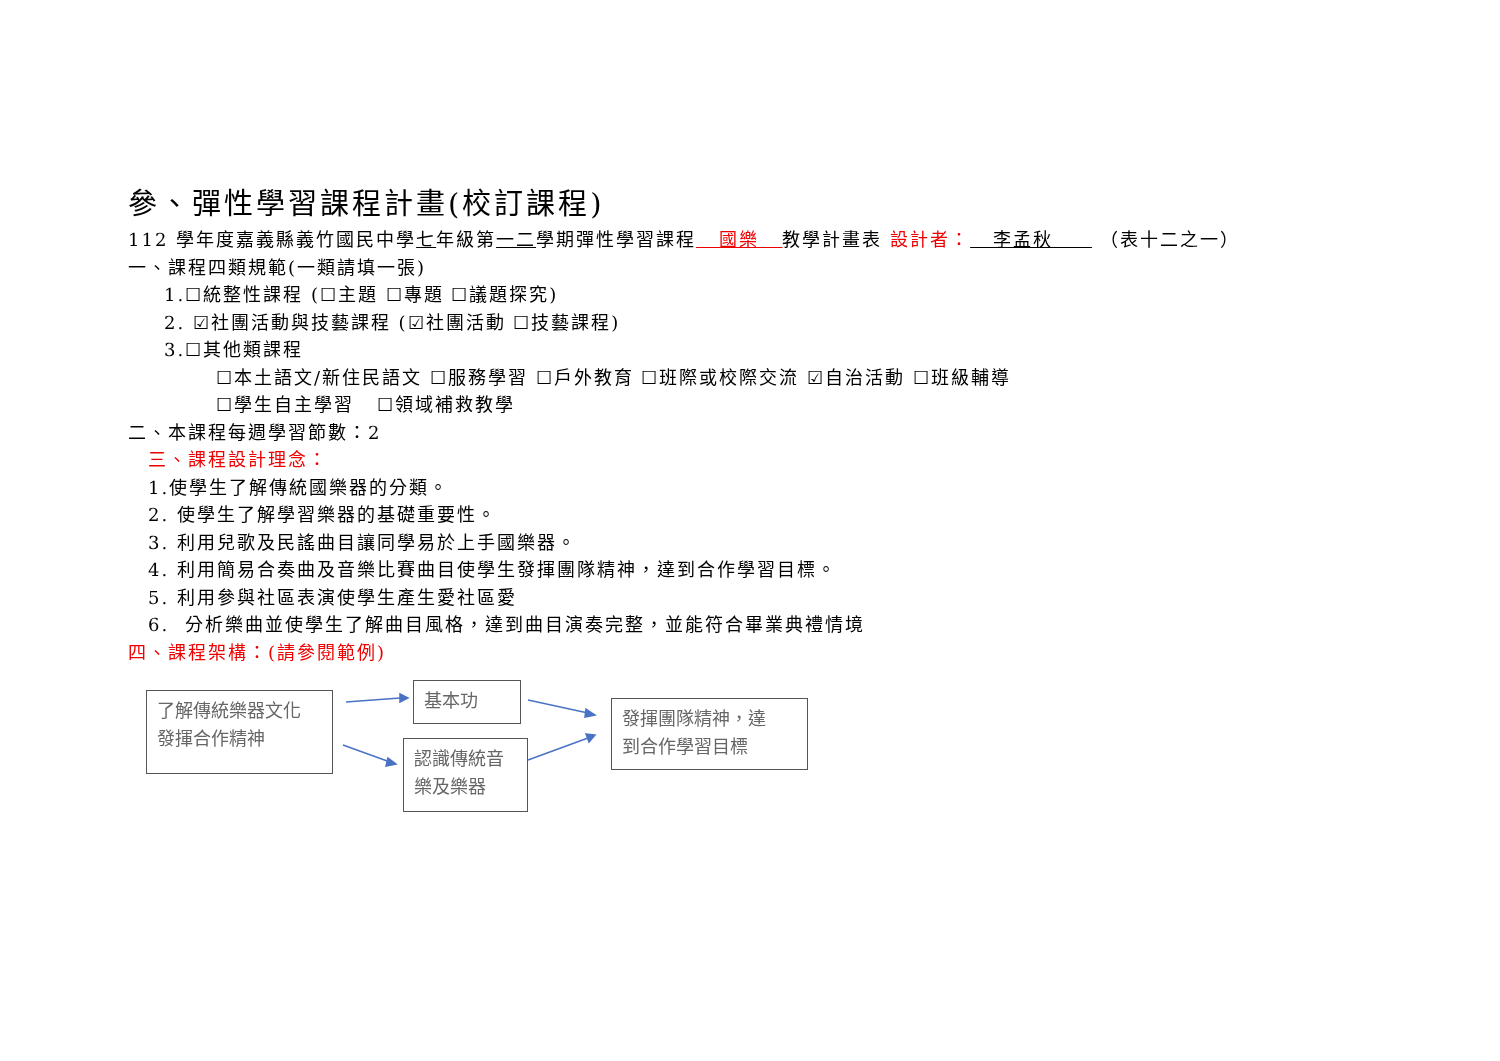參、彈性學習課程計畫(校訂課程)
112 學年度嘉義縣義竹國民中學七年級第一二學期彈性學習課程 國樂 教學計畫表 設計者： 李孟秋 （表十二之一）
一、課程四類規範(一類請填一張)
1.☐統整性課程 (☐主題 ☐專題 ☐議題探究)
2. ☑社團活動與技藝課程 (☑社團活動 ☐技藝課程)
3.☐其他類課程
☐本土語文/新住民語文 ☐服務學習 ☐戶外教育 ☐班際或校際交流 ☑自治活動 ☐班級輔導
☐學生自主學習 ☐領域補救教學
二、本課程每週學習節數：2
三、課程設計理念：
1.使學生了解傳統國樂器的分類。
2. 使學生了解學習樂器的基礎重要性。
3. 利用兒歌及民謠曲目讓同學易於上手國樂器。
4. 利用簡易合奏曲及音樂比賽曲目使學生發揮團隊精神，達到合作學習目標。
5. 利用參與社區表演使學生產生愛社區愛
6. 分析樂曲並使學生了解曲目風格，達到曲目演奏完整，並能符合畢業典禮情境
四、課程架構：(請參閱範例)
了解傳統樂器文化
發揮合作精神
基本功
認識傳統音
樂及樂器
發揮團隊精神，達
到合作學習目標